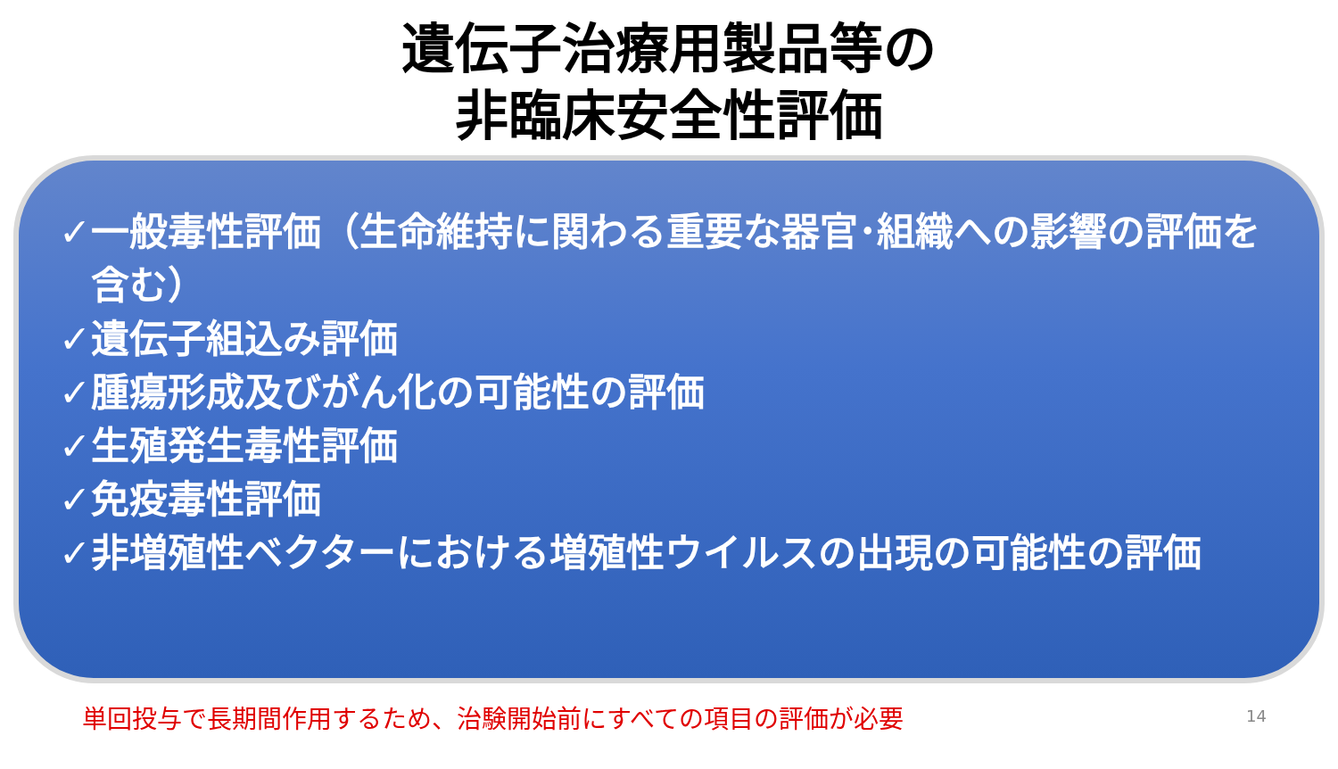遺伝子治療用製品等の
非臨床安全性評価
✓一般毒性評価（生命維持に関わる重要な器官･組織への影響の評価を含む）
✓遺伝子組込み評価
✓腫瘍形成及びがん化の可能性の評価
✓生殖発生毒性評価
✓免疫毒性評価
✓非増殖性ベクターにおける増殖性ウイルスの出現の可能性の評価
単回投与で長期間作用するため、治験開始前にすべての項目の評価が必要 14